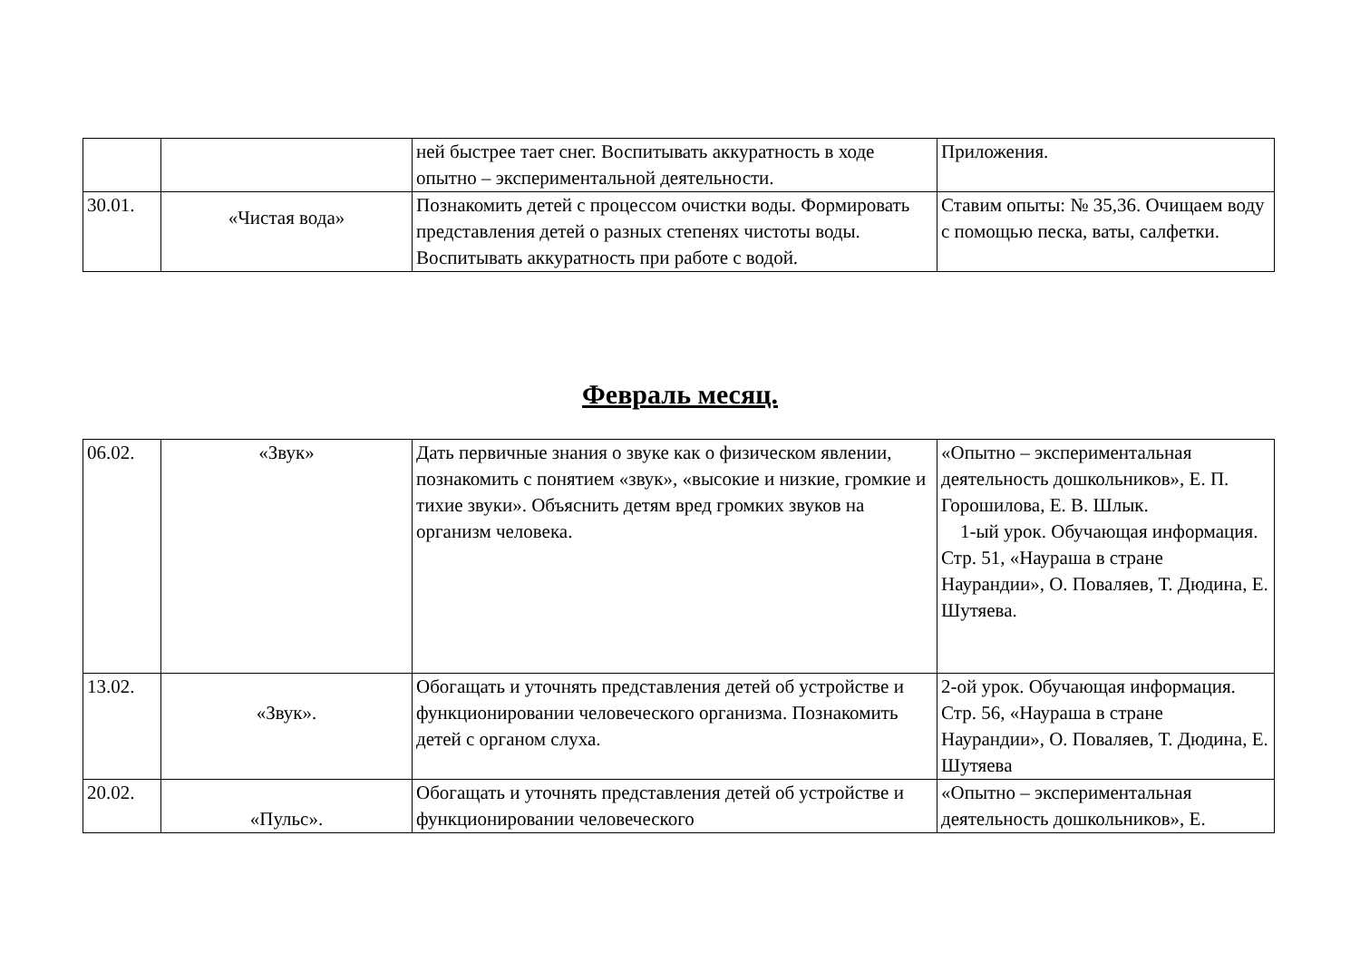| | | ней быстрее тает снег. Воспитывать аккуратность в ходе опытно – экспериментальной деятельности. | Приложения. |
| 30.01. | «Чистая вода» | Познакомить детей с процессом очистки воды. Формировать представления детей о разных степенях чистоты воды. Воспитывать аккуратность при работе с водой. | Ставим опыты: № 35,36. Очищаем воду с помощью песка, ваты, салфетки. |
Февраль месяц.
| 06.02. | «Звук» | Дать первичные знания о звуке как о физическом явлении, познакомить с понятием «звук», «высокие и низкие, громкие и тихие звуки». Объяснить детям вред громких звуков на организм человека. | «Опытно – экспериментальная деятельность дошкольников», Е. П. Горошилова, Е. В. Шлык. 1-ый урок. Обучающая информация. Стр. 51, «Наураша в стране Наурандии», О. Поваляев, Т. Дюдина, Е. Шутяева. |
| 13.02. | «Звук». | Обогащать и уточнять представления детей об устройстве и функционировании человеческого организма. Познакомить детей с органом слуха. | 2-ой урок. Обучающая информация. Стр. 56, «Наураша в стране Наурандии», О. Поваляев, Т. Дюдина, Е. Шутяева |
| 20.02. | «Пульс». | Обогащать и уточнять представления детей об устройстве и функционировании человеческого | «Опытно – экспериментальная деятельность дошкольников», Е. |